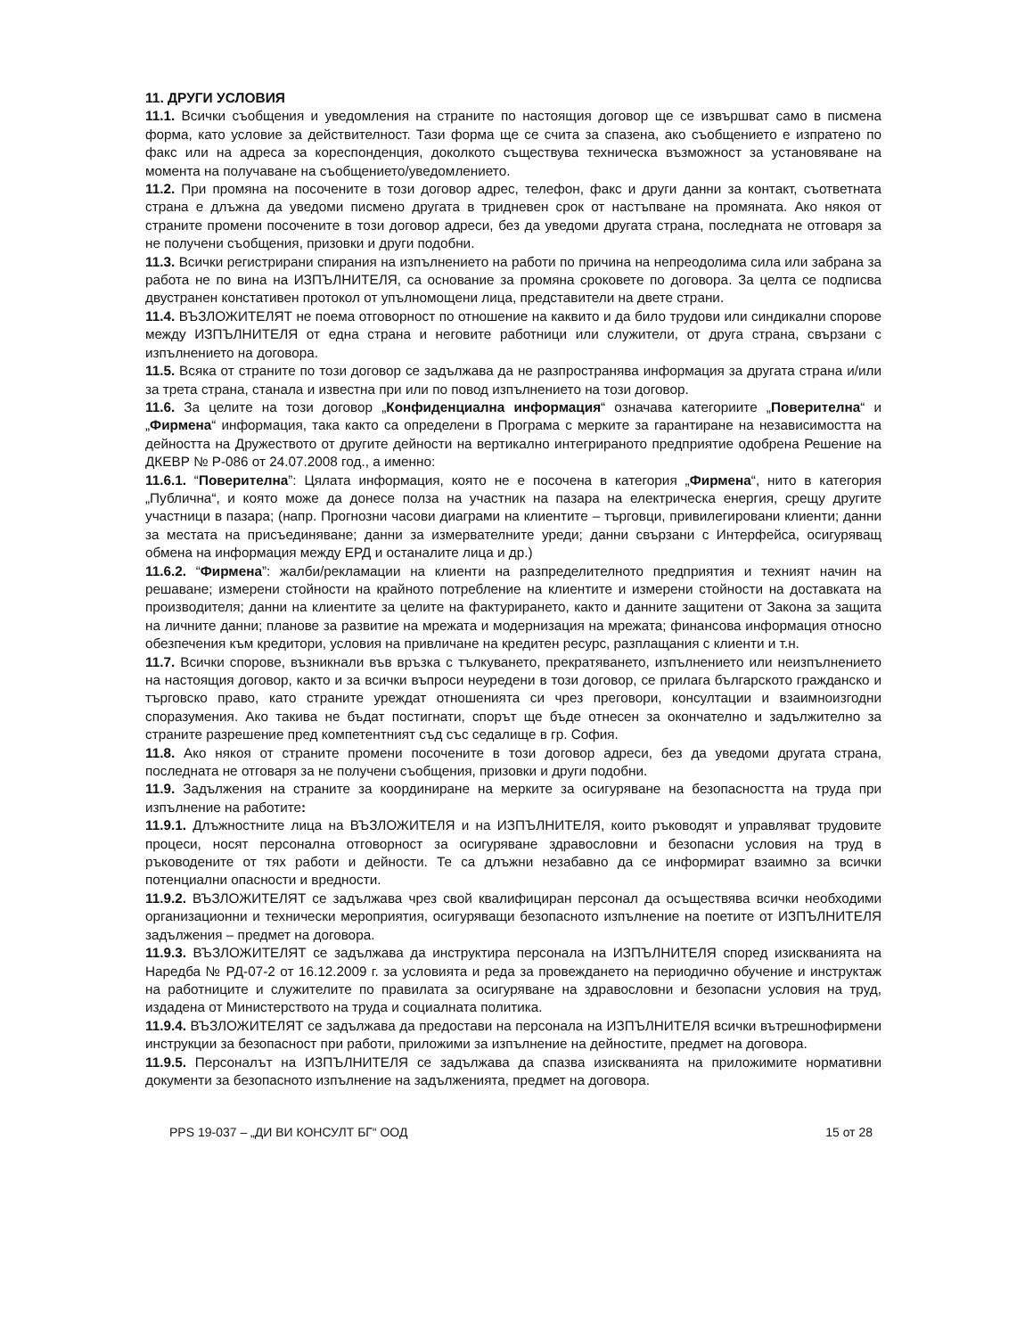11. ДРУГИ УСЛОВИЯ
11.1. Всички съобщения и уведомления на страните по настоящия договор ще се извършват само в писмена форма, като условие за действителност. Тази форма ще се счита за спазена, ако съобщението е изпратено по факс или на адреса за кореспонденция, доколкото съществува техническа възможност за установяване на момента на получаване на съобщението/уведомлението.
11.2. При промяна на посочените в този договор адрес, телефон, факс и други данни за контакт, съответната страна е длъжна да уведоми писмено другата в тридневен срок от настъпване на промяната. Ако някоя от страните промени посочените в този договор адреси, без да уведоми другата страна, последната не отговаря за не получени съобщения, призовки и други подобни.
11.3. Всички регистрирани спирания на изпълнението на работи по причина на непреодолима сила или забрана за работа не по вина на ИЗПЪЛНИТЕЛЯ, са основание за промяна сроковете по договора. За целта се подписва двустранен констативен протокол от упълномощени лица, представители на двете страни.
11.4. ВЪЗЛОЖИТЕЛЯТ не поема отговорност по отношение на каквито и да било трудови или синдикални спорове между ИЗПЪЛНИТЕЛЯ от една страна и неговите работници или служители, от друга страна, свързани с изпълнението на договора.
11.5. Всяка от страните по този договор се задължава да не разпространява информация за другата страна и/или за трета страна, станала и известна при или по повод изпълнението на този договор.
11.6. За целите на този договор „Конфиденциална информация“ означава категориите „Поверителна“ и „Фирмена“ информация, така както са определени в Програма с мерките за гарантиране на независимостта на дейността на Дружеството от другите дейности на вертикално интегрираното предприятие одобрена Решение на ДКЕВР № Р-086 от 24.07.2008 год., а именно:
11.6.1. “Поверителна”: Цялата информация, която не е посочена в категория „Фирмена“, нито в категория „Публична“, и която може да донесе полза на участник на пазара на електрическа енергия, срещу другите участници в пазара; (напр. Прогнозни часови диаграми на клиентите – търговци, привилегировани клиенти; данни за местата на присъединяване; данни за измервателните уреди; данни свързани с Интерфейса, осигуряващ обмена на информация между ЕРД и останалите лица и др.)
11.6.2. “Фирмена”: жалби/рекламации на клиенти на разпределителното предприятия и техният начин на решаване; измерени стойности на крайното потребление на клиентите и измерени стойности на доставката на производителя; данни на клиентите за целите на фактурирането, както и данните защитени от Закона за защита на личните данни; планове за развитие на мрежата и модернизация на мрежата; финансова информация относно обезпечения към кредитори, условия на привличане на кредитен ресурс, разплащания с клиенти и т.н.
11.7. Всички спорове, възникнали във връзка с тълкуването, прекратяването, изпълнението или неизпълнението на настоящия договор, както и за всички въпроси неуредени в този договор, се прилага българското гражданско и търговско право, като страните уреждат отношенията си чрез преговори, консултации и взаимноизгодни споразумения. Ако такива не бъдат постигнати, спорът ще бъде отнесен за окончателно и задължително за страните разрешение пред компетентният съд със седалище в гр. София.
11.8. Ако някоя от страните промени посочените в този договор адреси, без да уведоми другата страна, последната не отговаря за не получени съобщения, призовки и други подобни.
11.9. Задължения на страните за координиране на мерките за осигуряване на безопасността на труда при изпълнение на работите:
11.9.1. Длъжностните лица на ВЪЗЛОЖИТЕЛЯ и на ИЗПЪЛНИТЕЛЯ, които ръководят и управляват трудовите процеси, носят персонална отговорност за осигуряване здравословни и безопасни условия на труд в ръководените от тях работи и дейности. Те са длъжни незабавно да се информират взаимно за всички потенциални опасности и вредности.
11.9.2. ВЪЗЛОЖИТЕЛЯТ се задължава чрез свой квалифициран персонал да осъществява всички необходими организационни и технически мероприятия, осигуряващи безопасното изпълнение на поетите от ИЗПЪЛНИТЕЛЯ задължения – предмет на договора.
11.9.3. ВЪЗЛОЖИТЕЛЯТ се задължава да инструктира персонала на ИЗПЪЛНИТЕЛЯ според изискванията на Наредба № РД-07-2 от 16.12.2009 г. за условията и реда за провеждането на периодично обучение и инструктаж на работниците и служителите по правилата за осигуряване на здравословни и безопасни условия на труд, издадена от Министерството на труда и социалната политика.
11.9.4. ВЪЗЛОЖИТЕЛЯТ се задължава да предостави на персонала на ИЗПЪЛНИТЕЛЯ всички вътрешнофирмени инструкции за безопасност при работи, приложими за изпълнение на дейностите, предмет на договора.
11.9.5. Персоналът на ИЗПЪЛНИТЕЛЯ се задължава да спазва изискванията на приложимите нормативни документи за безопасното изпълнение на задълженията, предмет на договора.
PPS 19-037 – „ДИ ВИ КОНСУЛТ БГ“ ООД 15 от 28